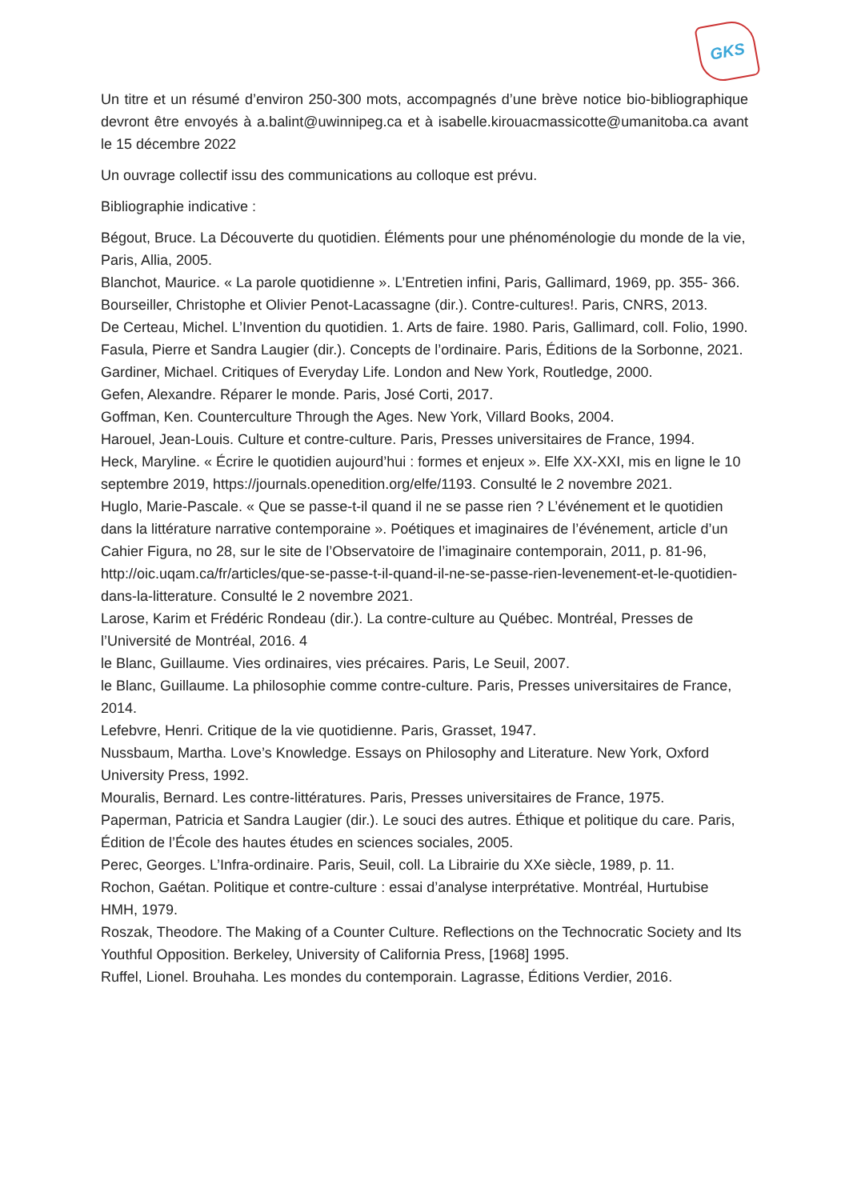GKS
Un titre et un résumé d’environ 250-300 mots, accompagnés d’une brève notice bio-bibliographique devront être envoyés à a.balint@uwinnipeg.ca et à isabelle.kirouacmassicotte@umanitoba.ca avant le 15 décembre 2022
Un ouvrage collectif issu des communications au colloque est prévu.
Bibliographie indicative :
Bégout, Bruce. La Découverte du quotidien. Éléments pour une phénoménologie du monde de la vie, Paris, Allia, 2005.
Blanchot, Maurice. « La parole quotidienne ». L’Entretien infini, Paris, Gallimard, 1969, pp. 355- 366.
Bourseiller, Christophe et Olivier Penot-Lacassagne (dir.). Contre-cultures!. Paris, CNRS, 2013.
De Certeau, Michel. L’Invention du quotidien. 1. Arts de faire. 1980. Paris, Gallimard, coll. Folio, 1990.
Fasula, Pierre et Sandra Laugier (dir.). Concepts de l’ordinaire. Paris, Éditions de la Sorbonne, 2021.
Gardiner, Michael. Critiques of Everyday Life. London and New York, Routledge, 2000.
Gefen, Alexandre. Réparer le monde. Paris, José Corti, 2017.
Goffman, Ken. Counterculture Through the Ages. New York, Villard Books, 2004.
Harouel, Jean-Louis. Culture et contre-culture. Paris, Presses universitaires de France, 1994.
Heck, Maryline. « Écrire le quotidien aujourd’hui : formes et enjeux ». Elfe XX-XXI, mis en ligne le 10 septembre 2019, https://journals.openedition.org/elfe/1193. Consulté le 2 novembre 2021.
Huglo, Marie-Pascale. « Que se passe-t-il quand il ne se passe rien ? L’événement et le quotidien dans la littérature narrative contemporaine ». Poétiques et imaginaires de l’événement, article d’un Cahier Figura, no 28, sur le site de l’Observatoire de l’imaginaire contemporain, 2011, p. 81-96, http://oic.uqam.ca/fr/articles/que-se-passe-t-il-quand-il-ne-se-passe-rien-levenement-et-le-quotidien-dans-la-litterature. Consulté le 2 novembre 2021.
Larose, Karim et Frédéric Rondeau (dir.). La contre-culture au Québec. Montréal, Presses de l’Université de Montréal, 2016. 4
le Blanc, Guillaume. Vies ordinaires, vies précaires. Paris, Le Seuil, 2007.
le Blanc, Guillaume. La philosophie comme contre-culture. Paris, Presses universitaires de France, 2014.
Lefebvre, Henri. Critique de la vie quotidienne. Paris, Grasset, 1947.
Nussbaum, Martha. Love’s Knowledge. Essays on Philosophy and Literature. New York, Oxford University Press, 1992.
Mouralis, Bernard. Les contre-littératures. Paris, Presses universitaires de France, 1975.
Paperman, Patricia et Sandra Laugier (dir.). Le souci des autres. Éthique et politique du care. Paris, Édition de l’École des hautes études en sciences sociales, 2005.
Perec, Georges. L’Infra-ordinaire. Paris, Seuil, coll. La Librairie du XXe siècle, 1989, p. 11.
Rochon, Gaétan. Politique et contre-culture : essai d’analyse interprétative. Montréal, Hurtubise HMH, 1979.
Roszak, Theodore. The Making of a Counter Culture. Reflections on the Technocratic Society and Its Youthful Opposition. Berkeley, University of California Press, [1968] 1995.
Ruffel, Lionel. Brouhaha. Les mondes du contemporain. Lagrasse, Éditions Verdier, 2016.